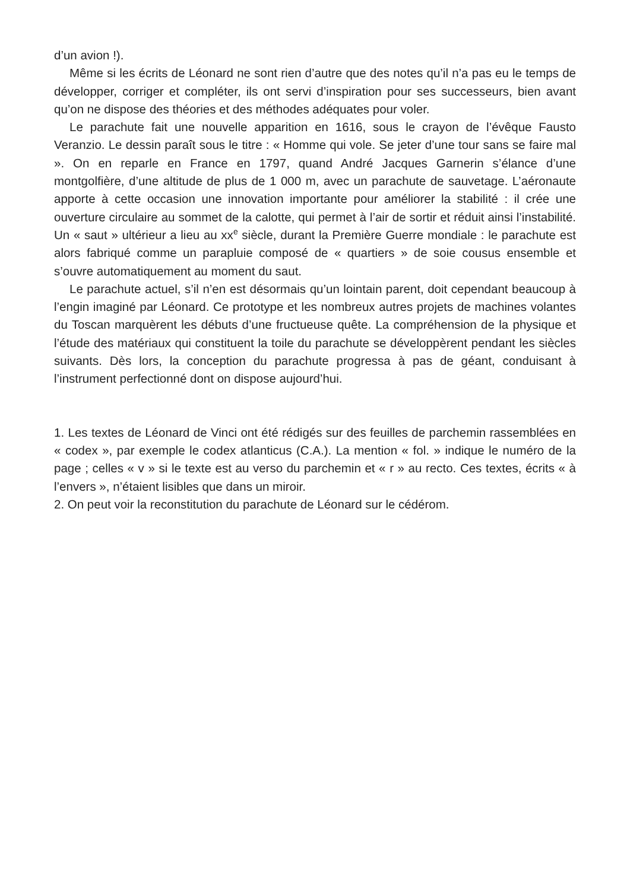d’un avion !).
Même si les écrits de Léonard ne sont rien d’autre que des notes qu’il n’a pas eu le temps de développer, corriger et compléter, ils ont servi d’inspiration pour ses successeurs, bien avant qu’on ne dispose des théories et des méthodes adéquates pour voler.
Le parachute fait une nouvelle apparition en 1616, sous le crayon de l’évêque Fausto Veranzio. Le dessin paraît sous le titre : « Homme qui vole. Se jeter d’une tour sans se faire mal ». On en reparle en France en 1797, quand André Jacques Garnerin s’élance d’une montgolfière, d’une altitude de plus de 1 000 m, avec un parachute de sauvetage. L’aéronaute apporte à cette occasion une innovation importante pour améliorer la stabilité : il crée une ouverture circulaire au sommet de la calotte, qui permet à l’air de sortir et réduit ainsi l’instabilité. Un « saut » ultérieur a lieu au xx<sup>e</sup> siècle, durant la Première Guerre mondiale : le parachute est alors fabriqué comme un parapluie composé de « quartiers » de soie cousus ensemble et s’ouvre automatiquement au moment du saut.
Le parachute actuel, s’il n’en est désormais qu’un lointain parent, doit cependant beaucoup à l’engin imaginé par Léonard. Ce prototype et les nombreux autres projets de machines volantes du Toscan marquèrent les débuts d’une fructueuse quête. La compréhension de la physique et l’étude des matériaux qui constituent la toile du parachute se développèrent pendant les siècles suivants. Dès lors, la conception du parachute progressa à pas de géant, conduisant à l’instrument perfectionné dont on dispose aujourd’hui.
1. Les textes de Léonard de Vinci ont été rédigés sur des feuilles de parchemin rassemblées en « codex », par exemple le codex atlanticus (C.A.). La mention « fol. » indique le numéro de la page ; celles « v » si le texte est au verso du parchemin et « r » au recto. Ces textes, écrits « à l’envers », n’étaient lisibles que dans un miroir.
2. On peut voir la reconstitution du parachute de Léonard sur le cédérom.